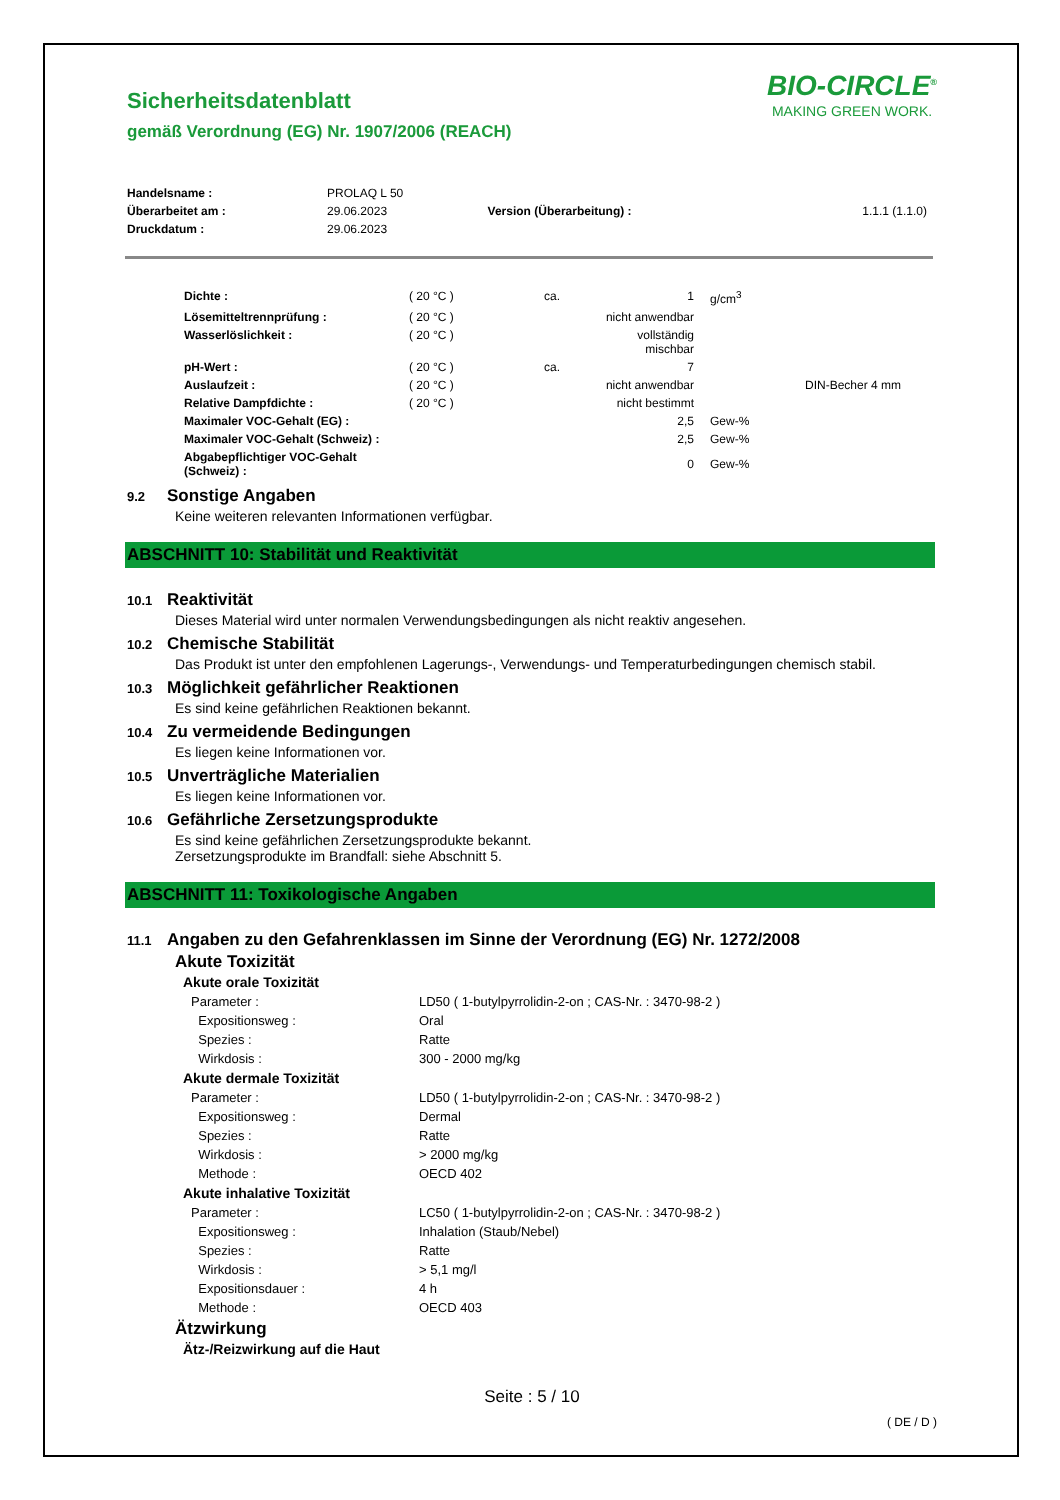BIO-CIRCLE<sup>®</sup>
MAKING GREEN WORK.
Sicherheitsdatenblatt
gemäß Verordnung (EG) Nr. 1907/2006 (REACH)
| Handelsname : | PROLAQ L 50 | | |
| Überarbeitet am : | 29.06.2023 | Version (Überarbeitung) : | 1.1.1 (1.1.0) |
| Druckdatum : | 29.06.2023 | | |
| Dichte : | ( 20 °C ) | ca. | 1 | g/cm<sup>3</sup> | |
| Lösemitteltrennprüfung : | ( 20 °C ) | | nicht anwendbar | | |
| Wasserlöslichkeit : | ( 20 °C ) | | vollständig mischbar | | |
| pH-Wert : | ( 20 °C ) | ca. | 7 | | |
| Auslaufzeit : | ( 20 °C ) | | nicht anwendbar | | DIN-Becher 4 mm |
| Relative Dampfdichte : | ( 20 °C ) | | nicht bestimmt | | |
| Maximaler VOC-Gehalt (EG) : | | | 2,5 | Gew-% | |
| Maximaler VOC-Gehalt (Schweiz) : | | | 2,5 | Gew-% | |
| Abgabepflichtiger VOC-Gehalt (Schweiz) : | | | 0 | Gew-% | |
9.2 Sonstige Angaben
Keine weiteren relevanten Informationen verfügbar.
ABSCHNITT 10: Stabilität und Reaktivität
10.1 Reaktivität
Dieses Material wird unter normalen Verwendungsbedingungen als nicht reaktiv angesehen.
10.2 Chemische Stabilität
Das Produkt ist unter den empfohlenen Lagerungs-, Verwendungs- und Temperaturbedingungen chemisch stabil.
10.3 Möglichkeit gefährlicher Reaktionen
Es sind keine gefährlichen Reaktionen bekannt.
10.4 Zu vermeidende Bedingungen
Es liegen keine Informationen vor.
10.5 Unverträgliche Materialien
Es liegen keine Informationen vor.
10.6 Gefährliche Zersetzungsprodukte
Es sind keine gefährlichen Zersetzungsprodukte bekannt.
Zersetzungsprodukte im Brandfall: siehe Abschnitt 5.
ABSCHNITT 11: Toxikologische Angaben
11.1 Angaben zu den Gefahrenklassen im Sinne der Verordnung (EG) Nr. 1272/2008
Akute Toxizität
Akute orale Toxizität
| Parameter : | LD50 ( 1-butylpyrrolidin-2-on ; CAS-Nr. : 3470-98-2 ) |
| Expositionsweg : | Oral |
| Spezies : | Ratte |
| Wirkdosis : | 300 - 2000 mg/kg |
Akute dermale Toxizität
| Parameter : | LD50 ( 1-butylpyrrolidin-2-on ; CAS-Nr. : 3470-98-2 ) |
| Expositionsweg : | Dermal |
| Spezies : | Ratte |
| Wirkdosis : | > 2000 mg/kg |
| Methode : | OECD 402 |
Akute inhalative Toxizität
| Parameter : | LC50 ( 1-butylpyrrolidin-2-on ; CAS-Nr. : 3470-98-2 ) |
| Expositionsweg : | Inhalation (Staub/Nebel) |
| Spezies : | Ratte |
| Wirkdosis : | > 5,1 mg/l |
| Expositionsdauer : | 4 h |
| Methode : | OECD 403 |
Ätzwirkung
Ätz-/Reizwirkung auf die Haut
Seite : 5 / 10
( DE / D )